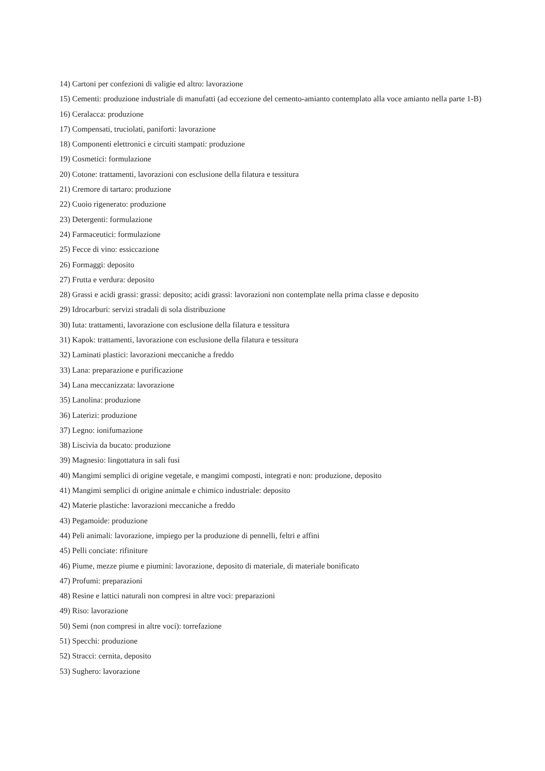14) Cartoni per confezioni di valigie ed altro: lavorazione
15) Cementi: produzione industriale di manufatti (ad eccezione del cemento-amianto contemplato alla voce amianto nella parte 1-B)
16) Ceralacca: produzione
17) Compensati, truciolati, paniforti: lavorazione
18) Componenti elettronici e circuiti stampati: produzione
19) Cosmetici: formulazione
20) Cotone: trattamenti, lavorazioni con esclusione della filatura e tessitura
21) Cremore di tartaro: produzione
22) Cuoio rigenerato: produzione
23) Detergenti: formulazione
24) Farmaceutici: formulazione
25) Fecce di vino: essiccazione
26) Formaggi: deposito
27) Frutta e verdura: deposito
28) Grassi e acidi grassi: grassi: deposito; acidi grassi: lavorazioni non contemplate nella prima classe e deposito
29) Idrocarburi: servizi stradali di sola distribuzione
30) Iuta: trattamenti, lavorazione con esclusione della filatura e tessitura
31) Kapok: trattamenti, lavorazione con esclusione della filatura e tessitura
32) Laminati plastici: lavorazioni meccaniche a freddo
33) Lana: preparazione e purificazione
34) Lana meccanizzata: lavorazione
35) Lanolina: produzione
36) Laterizi: produzione
37) Legno: ionifumazione
38) Liscivia da bucato: produzione
39) Magnesio: lingottatura in sali fusi
40) Mangimi semplici di origine vegetale, e mangimi composti, integrati e non: produzione, deposito
41) Mangimi semplici di origine animale e chimico industriale: deposito
42) Materie plastiche: lavorazioni meccaniche a freddo
43) Pegamoide: produzione
44) Peli animali: lavorazione, impiego per la produzione di pennelli, feltri e affini
45) Pelli conciate: rifiniture
46) Piume, mezze piume e piumini: lavorazione, deposito di materiale, di materiale bonificato
47) Profumi: preparazioni
48) Resine e lattici naturali non compresi in altre voci: preparazioni
49) Riso: lavorazione
50) Semi (non compresi in altre voci): torrefazione
51) Specchi: produzione
52) Stracci: cernita, deposito
53) Sughero: lavorazione